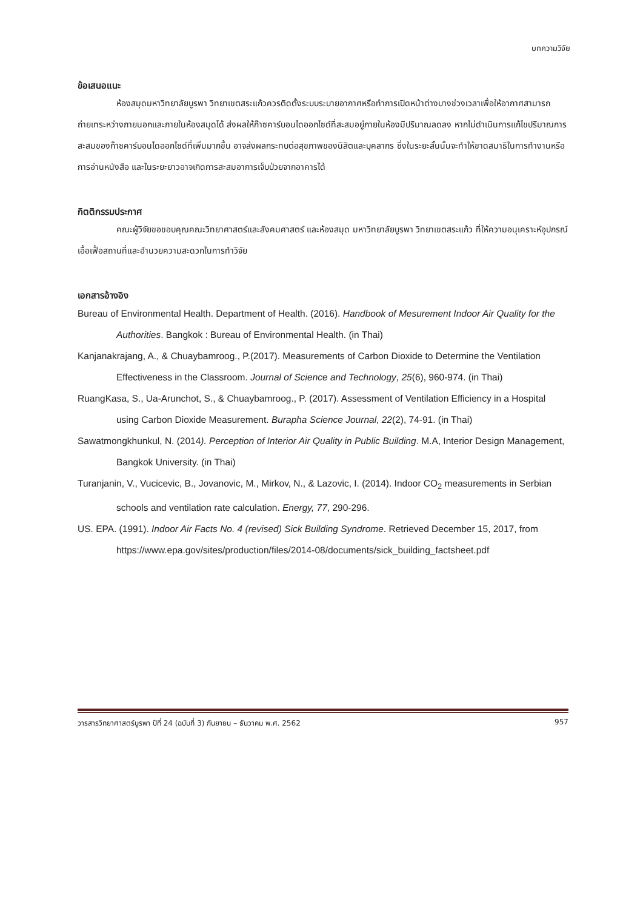บทความวิจัย
ข้อเสนอแนะ
ห้องสมุดมหาวิทยาลัยบูรพา วิทยาเขตสระแก้วควรติดตั้งระบบระบายอากาศหรือทำการเปิดหน้าต่างบางช่วงเวลาเพื่อให้อากาศสามารถถ่ายเทระหว่างภายนอกและภายในห้องสมุดได้ ส่งผลให้ก๊าซคาร์บอนไดออกไซด์ที่สะสมอยู่ภายในห้องมีปริมาณลดลง หากไม่ดำเนินการแก้ไขปริมาณการสะสมของก๊าซคาร์บอนไดออกไซด์ที่เพิ่มมากขึ้น อาจส่งผลกระทบต่อสุขภาพของนิสิตและบุคลากร ซึ่งในระยะสั้นนั้นจะทำให้ขาดสมาธิในการทำงานหรือการอ่านหนังสือ และในระยะยาวอาจเกิดการสะสมอาการเจ็บป่วยจากอาคารได้
กิตติกรรมประกาศ
คณะผู้วิจัยขอขอบคุณคณะวิทยาศาสตร์และสังคมศาสตร์ และห้องสมุด มหาวิทยาลัยบูรพา วิทยาเขตสระแก้ว ที่ให้ความอนุเคราะห์อุปกรณ์ เอื้อเฟื้อสถานที่และอำนวยความสะดวกในการทำวิจัย
เอกสารอ้างอิง
Bureau of Environmental Health. Department of Health. (2016). Handbook of Mesurement Indoor Air Quality for the Authorities. Bangkok : Bureau of Environmental Health. (in Thai)
Kanjanakrajang, A., & Chuaybamroog., P.(2017). Measurements of Carbon Dioxide to Determine the Ventilation Effectiveness in the Classroom. Journal of Science and Technology, 25(6), 960-974. (in Thai)
RuangKasa, S., Ua-Arunchot, S., & Chuaybamroog., P. (2017). Assessment of Ventilation Efficiency in a Hospital using Carbon Dioxide Measurement. Burapha Science Journal, 22(2), 74-91. (in Thai)
Sawatmongkhunkul, N. (2014). Perception of Interior Air Quality in Public Building. M.A, Interior Design Management, Bangkok University. (in Thai)
Turanjanin, V., Vucicevic, B., Jovanovic, M., Mirkov, N., & Lazovic, I. (2014). Indoor CO<sub>2</sub> measurements in Serbian schools and ventilation rate calculation. Energy, 77, 290-296.
US. EPA. (1991). Indoor Air Facts No. 4 (revised) Sick Building Syndrome. Retrieved December 15, 2017, from https://www.epa.gov/sites/production/files/2014-08/documents/sick_building_factsheet.pdf
วารสารวิทยาศาสตร์บูรพา ปีที่ 24 (ฉบับที่ 3) กันยายน – ธันวาคม พ.ศ. 2562 957